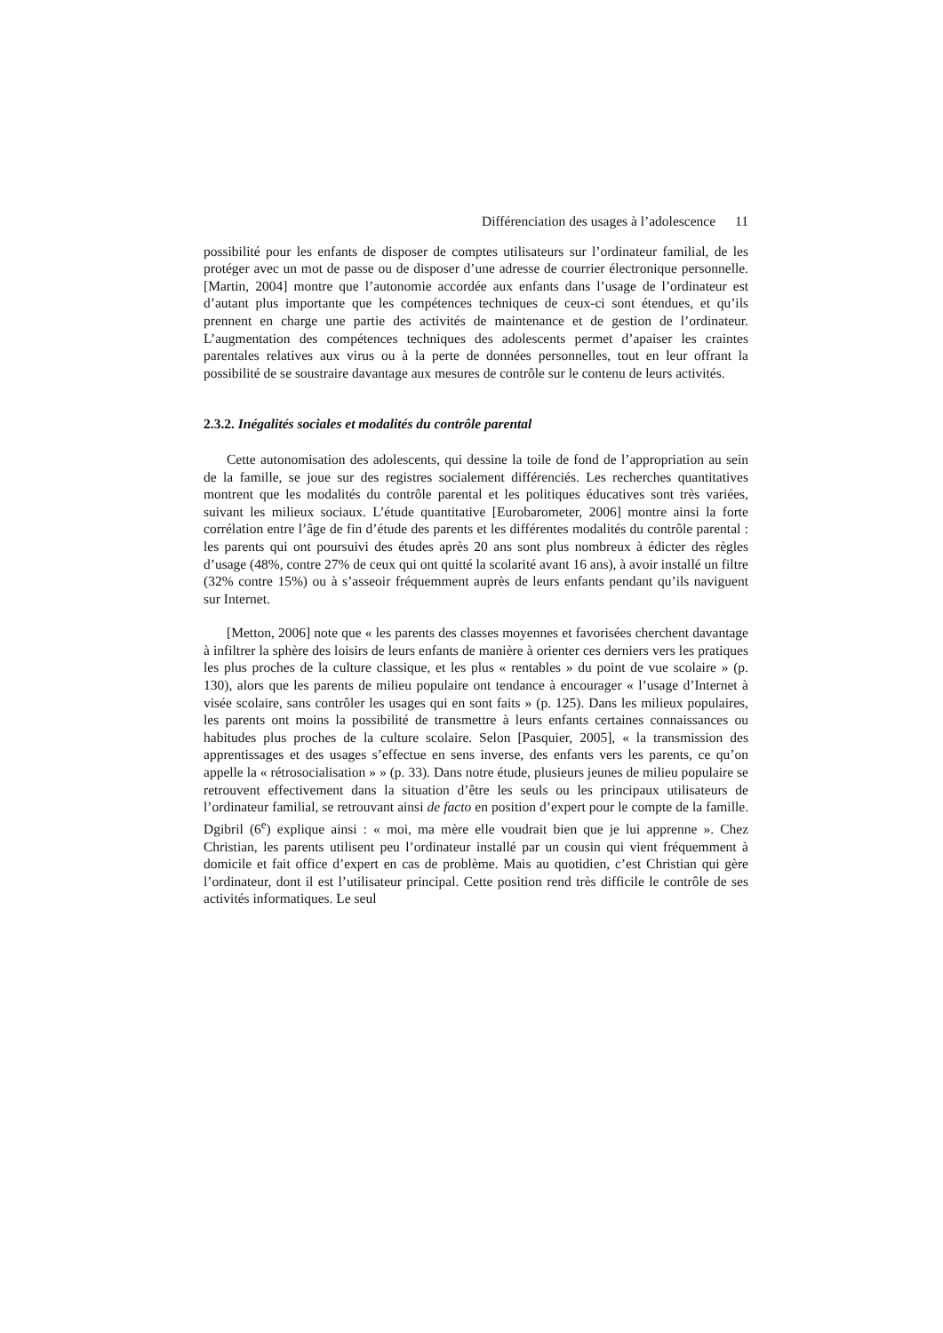Différenciation des usages à l’adolescence 11
possibilité pour les enfants de disposer de comptes utilisateurs sur l’ordinateur familial, de les protéger avec un mot de passe ou de disposer d’une adresse de courrier électronique personnelle. [Martin, 2004] montre que l’autonomie accordée aux enfants dans l’usage de l’ordinateur est d’autant plus importante que les compétences techniques de ceux-ci sont étendues, et qu’ils prennent en charge une partie des activités de maintenance et de gestion de l’ordinateur. L’augmentation des compétences techniques des adolescents permet d’apaiser les craintes parentales relatives aux virus ou à la perte de données personnelles, tout en leur offrant la possibilité de se soustraire davantage aux mesures de contrôle sur le contenu de leurs activités.
2.3.2. Inégalités sociales et modalités du contrôle parental
Cette autonomisation des adolescents, qui dessine la toile de fond de l’appropriation au sein de la famille, se joue sur des registres socialement différenciés. Les recherches quantitatives montrent que les modalités du contrôle parental et les politiques éducatives sont très variées, suivant les milieux sociaux. L’étude quantitative [Eurobarometer, 2006] montre ainsi la forte corrélation entre l’âge de fin d’étude des parents et les différentes modalités du contrôle parental : les parents qui ont poursuivi des études après 20 ans sont plus nombreux à édicter des règles d’usage (48%, contre 27% de ceux qui ont quitté la scolarité avant 16 ans), à avoir installé un filtre (32% contre 15%) ou à s’asseoir fréquemment auprès de leurs enfants pendant qu’ils naviguent sur Internet.
[Metton, 2006] note que « les parents des classes moyennes et favorisées cherchent davantage à infiltrer la sphère des loisirs de leurs enfants de manière à orienter ces derniers vers les pratiques les plus proches de la culture classique, et les plus « rentables » du point de vue scolaire » (p. 130), alors que les parents de milieu populaire ont tendance à encourager « l’usage d’Internet à visée scolaire, sans contrôler les usages qui en sont faits » (p. 125). Dans les milieux populaires, les parents ont moins la possibilité de transmettre à leurs enfants certaines connaissances ou habitudes plus proches de la culture scolaire. Selon [Pasquier, 2005], « la transmission des apprentissages et des usages s’effectue en sens inverse, des enfants vers les parents, ce qu’on appelle la « rétrosocialisation » » (p. 33). Dans notre étude, plusieurs jeunes de milieu populaire se retrouvent effectivement dans la situation d’être les seuls ou les principaux utilisateurs de l’ordinateur familial, se retrouvant ainsi de facto en position d’expert pour le compte de la famille. Dgibril (6<sup>e</sup>) explique ainsi : « moi, ma mère elle voudrait bien que je lui apprenne ». Chez Christian, les parents utilisent peu l’ordinateur installé par un cousin qui vient fréquemment à domicile et fait office d’expert en cas de problème. Mais au quotidien, c’est Christian qui gère l’ordinateur, dont il est l’utilisateur principal. Cette position rend très difficile le contrôle de ses activités informatiques. Le seul